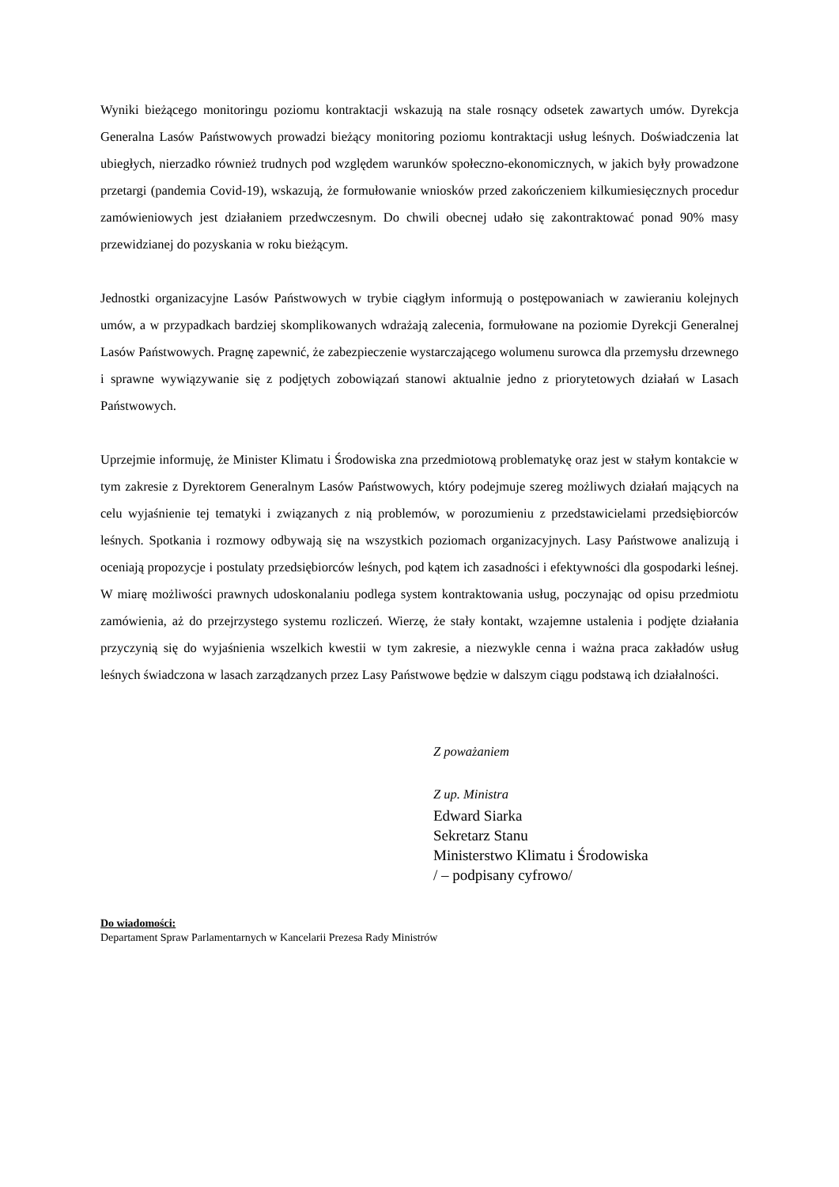Wyniki bieżącego monitoringu poziomu kontraktacji wskazują na stale rosnący odsetek zawartych umów. Dyrekcja Generalna Lasów Państwowych prowadzi bieżący monitoring poziomu kontraktacji usług leśnych. Doświadczenia lat ubiegłych, nierzadko również trudnych pod względem warunków społeczno-ekonomicznych, w jakich były prowadzone przetargi (pandemia Covid-19), wskazują, że formułowanie wniosków przed zakończeniem kilkumiesięcznych procedur zamówieniowych jest działaniem przedwczesnym. Do chwili obecnej udało się zakontraktować ponad 90% masy przewidzianej do pozyskania w roku bieżącym.
Jednostki organizacyjne Lasów Państwowych w trybie ciągłym informują o postępowaniach w zawieraniu kolejnych umów, a w przypadkach bardziej skomplikowanych wdrażają zalecenia, formułowane na poziomie Dyrekcji Generalnej Lasów Państwowych. Pragnę zapewnić, że zabezpieczenie wystarczającego wolumenu surowca dla przemysłu drzewnego i sprawne wywiązywanie się z podjętych zobowiązań stanowi aktualnie jedno z priorytetowych działań w Lasach Państwowych.
Uprzejmie informuję, że Minister Klimatu i Środowiska zna przedmiotową problematykę oraz jest w stałym kontakcie w tym zakresie z Dyrektorem Generalnym Lasów Państwowych, który podejmuje szereg możliwych działań mających na celu wyjaśnienie tej tematyki i związanych z nią problemów, w porozumieniu z przedstawicielami przedsiębiorców leśnych. Spotkania i rozmowy odbywają się na wszystkich poziomach organizacyjnych. Lasy Państwowe analizują i oceniają propozycje i postulaty przedsiębiorców leśnych, pod kątem ich zasadności i efektywności dla gospodarki leśnej. W miarę możliwości prawnych udoskonalaniu podlega system kontraktowania usług, poczynając od opisu przedmiotu zamówienia, aż do przejrzystego systemu rozliczeń. Wierzę, że stały kontakt, wzajemne ustalenia i podjęte działania przyczynią się do wyjaśnienia wszelkich kwestii w tym zakresie, a niezwykle cenna i ważna praca zakładów usług leśnych świadczona w lasach zarządzanych przez Lasy Państwowe będzie w dalszym ciągu podstawą ich działalności.
Z poważaniem
Z up. Ministra
Edward Siarka
Sekretarz Stanu
Ministerstwo Klimatu i Środowiska
/ – podpisany cyfrowo/
Do wiadomości:
Departament Spraw Parlamentarnych w Kancelarii Prezesa Rady Ministrów